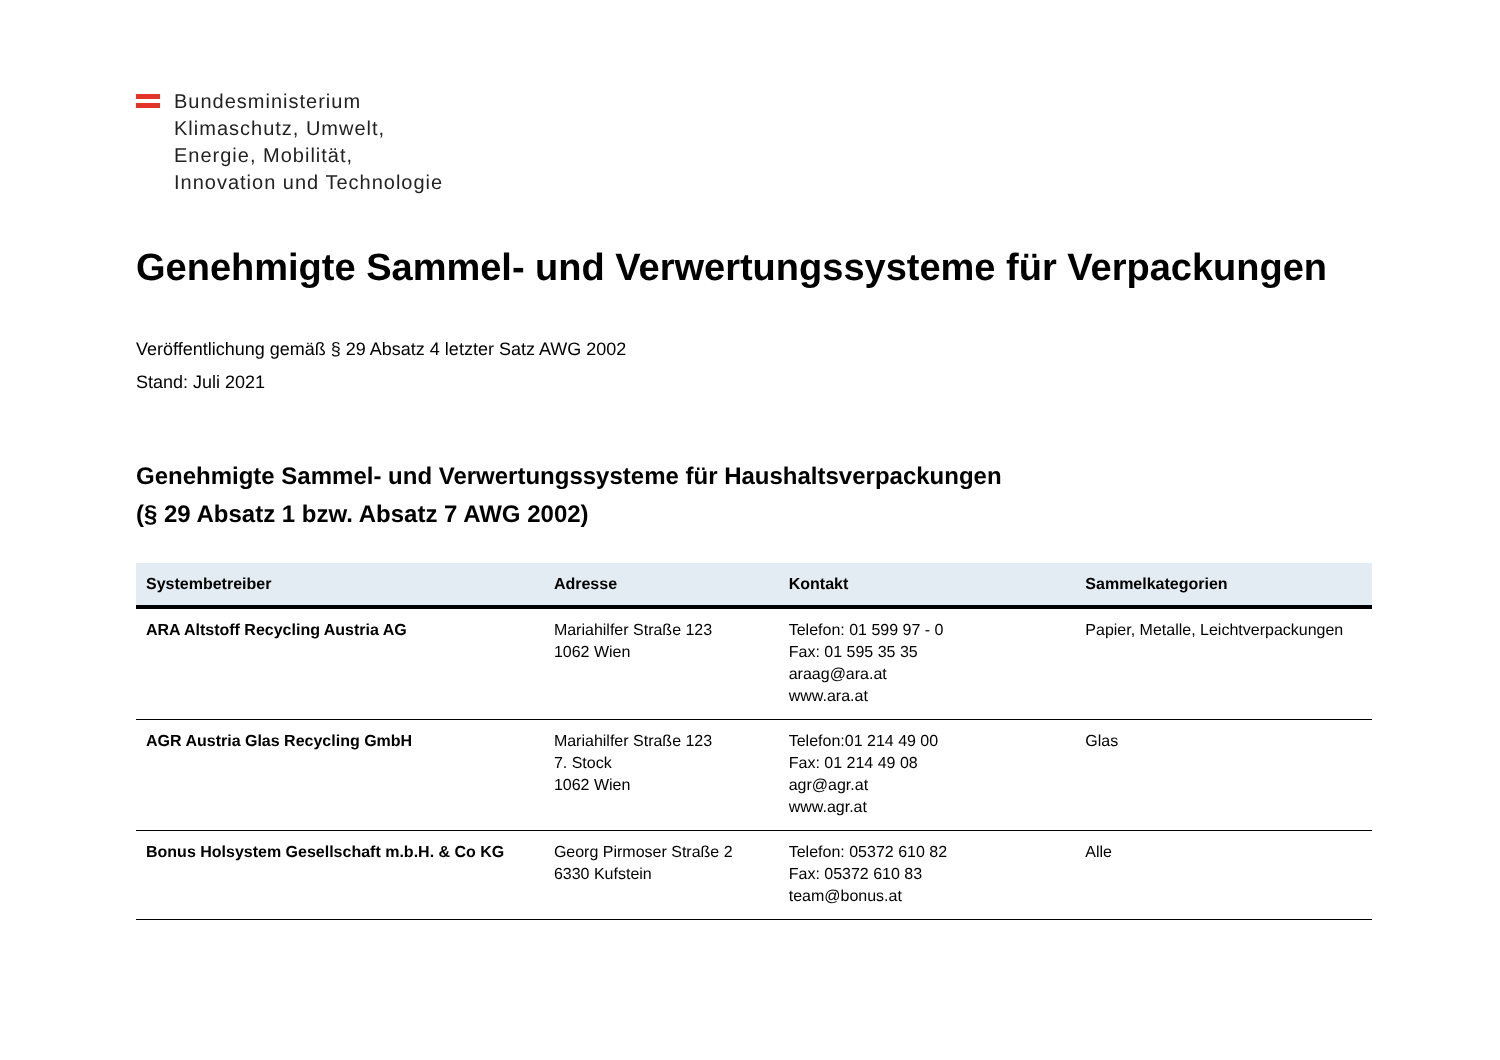Bundesministerium
Klimaschutz, Umwelt,
Energie, Mobilität,
Innovation und Technologie
Genehmigte Sammel- und Verwertungssysteme für Verpackungen
Veröffentlichung gemäß § 29 Absatz 4 letzter Satz AWG 2002
Stand: Juli 2021
Genehmigte Sammel- und Verwertungssysteme für Haushaltsverpackungen
(§ 29 Absatz 1 bzw. Absatz 7 AWG 2002)
| Systembetreiber | Adresse | Kontakt | Sammelkategorien |
| --- | --- | --- | --- |
| ARA Altstoff Recycling Austria AG | Mariahilfer Straße 123 1062 Wien | Telefon: 01 599 97 - 0 Fax: 01 595 35 35 araag@ara.at www.ara.at | Papier, Metalle, Leichtverpackungen |
| AGR Austria Glas Recycling GmbH | Mariahilfer Straße 123 7. Stock 1062 Wien | Telefon:01 214 49 00 Fax: 01 214 49 08 agr@agr.at www.agr.at | Glas |
| Bonus Holsystem Gesellschaft m.b.H. & Co KG | Georg Pirmoser Straße 2 6330 Kufstein | Telefon: 05372 610 82 Fax: 05372 610 83 team@bonus.at | Alle |